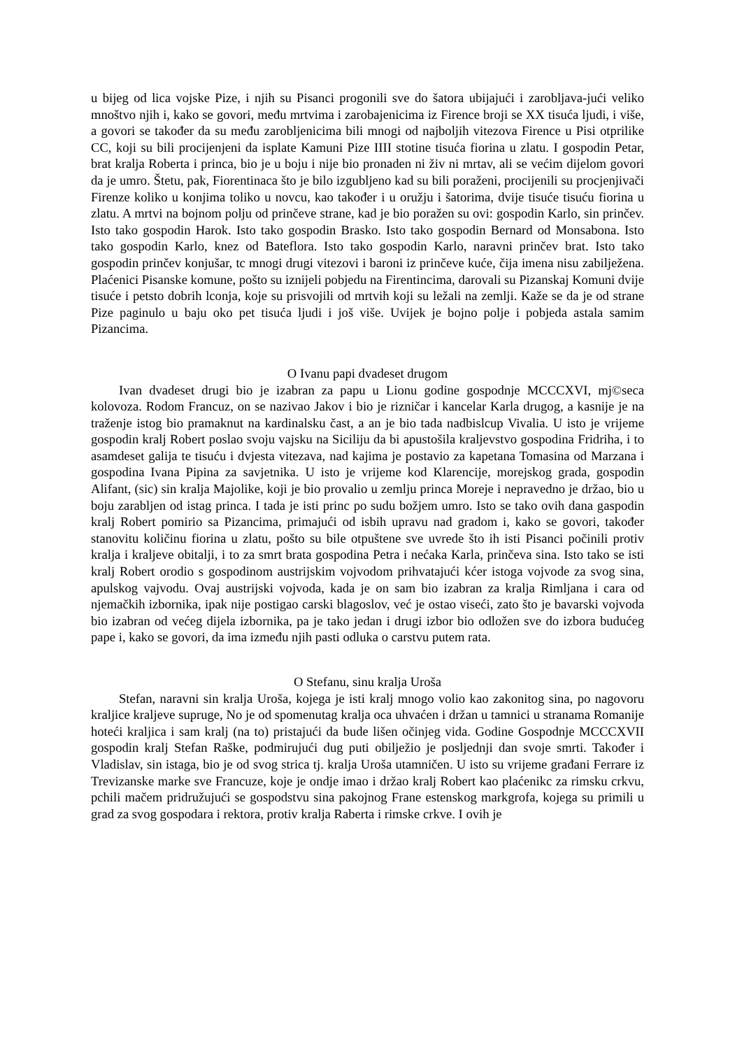u bijeg od lica vojske Pize, i njih su Pisanci progonili sve do šatora ubijajući i zarobljava-jući veliko mnoštvo njih i, kako se govori, među mrtvima i zarobajenicima iz Firence broji se XX tisuća ljudi, i više, a govori se također da su među zarobljenicima bili mnogi od najboljih vitezova Firence u Pisi otprilike CC, koji su bili procijenjeni da isplate Kamuni Pize IIII stotine tisuća fiorina u zlatu. I gospodin Petar, brat kralja Roberta i princa, bio je u boju i nije bio pronaden ni živ ni mrtav, ali se većim dijelom govori da je umro. Štetu, pak, Fiorentinaca što je bilo izgubljeno kad su bili poraženi, procijenili su procjenjivači Firenze koliko u konjima toliko u novcu, kao također i u oružju i šatorima, dvije tisuće tisuću fiorina u zlatu. A mrtvi na bojnom polju od prinčeve strane, kad je bio poražen su ovi: gospodin Karlo, sin prinčev. Isto tako gospodin Harok. Isto tako gospodin Brasko. Isto tako gospodin Bernard od Monsabona. Isto tako gospodin Karlo, knez od Bateflora. Isto tako gospodin Karlo, naravni prinčev brat. Isto tako gospodin prinčev konjušar, tc mnogi drugi vitezovi i baroni iz prinčeve kuće, čija imena nisu zabilježena. Plaćenici Pisanske komune, pošto su iznijeli pobjedu na Firentincima, darovali su Pizanskaj Komuni dvije tisuće i petsto dobrih lconja, koje su prisvojili od mrtvih koji su ležali na zemlji. Kaže se da je od strane Pize paginulo u baju oko pet tisuća ljudi i još više. Uvijek je bojno polje i pobjeda astala samim Pizancima.
O Ivanu papi dvadeset drugom
Ivan dvadeset drugi bio je izabran za papu u Lionu godine gospodnje MCCCXVI, mj©seca kolovoza. Rodom Francuz, on se nazivao Jakov i bio je rizničar i kancelar Karla drugog, a kasnije je na traženje istog bio pramaknut na kardinalsku čast, a an je bio tada nadbislcup Vivalia. U isto je vrijeme gospodin kralj Robert poslao svoju vajsku na Siciliju da bi apustošila kraljevstvo gospodina Fridriha, i to asamdeset galija te tisuću i dvjesta vitezava, nad kajima je postavio za kapetana Tomasina od Marzana i gospodina Ivana Pipina za savjetnika. U isto je vrijeme kod Klarencije, morejskog grada, gospodin Alifant, (sic) sin kralja Majolike, koji je bio provalio u zemlju princa Moreje i nepravedno je držao, bio u boju zarabljen od istag princa. I tada je isti princ po sudu božjem umro. Isto se tako ovih dana gaspodin kralj Robert pomirio sa Pizancima, primajući od isbih upravu nad gradom i, kako se govori, također stanovitu količinu fiorina u zlatu, pošto su bile otpuštene sve uvrede što ih isti Pisanci počinili protiv kralja i kraljeve obitalji, i to za smrt brata gospodina Petra i nećaka Karla, prinčeva sina. Isto tako se isti kralj Robert orodio s gospodinom austrijskim vojvodom prihvatajući kćer istoga vojvode za svog sina, apulskog vajvodu. Ovaj austrijski vojvoda, kada je on sam bio izabran za kralja Rimljana i cara od njemačkih izbornika, ipak nije postigao carski blagoslov, već je ostao viseći, zato što je bavarski vojvoda bio izabran od većeg dijela izbornika, pa je tako jedan i drugi izbor bio odložen sve do izbora budućeg pape i, kako se govori, da ima između njih pasti odluka o carstvu putem rata.
O Stefanu, sinu kralja Uroša
Stefan, naravni sin kralja Uroša, kojega je isti kralj mnogo volio kao zakonitog sina, po nagovoru kraljice kraljeve supruge, No je od spomenutag kralja oca uhvaćen i držan u tamnici u stranama Romanije hoteći kraljica i sam kralj (na to) pristajući da bude lišen očinjeg vida. Godine Gospodnje MCCCXVII gospodin kralj Stefan Raške, podmirujući dug puti obilježio je posljednji dan svoje smrti. Također i Vladislav, sin istaga, bio je od svog strica tj. kralja Uroša utamničen. U isto su vrijeme građani Ferrare iz Trevizanske marke sve Francuze, koje je ondje imao i držao kralj Robert kao plaćenikc za rimsku crkvu, pchili mačem pridružujući se gospodstvu sina pakojnog Frane estenskog markgrofa, kojega su primili u grad za svog gospodara i rektora, protiv kralja Raberta i rimske crkve. I ovih je